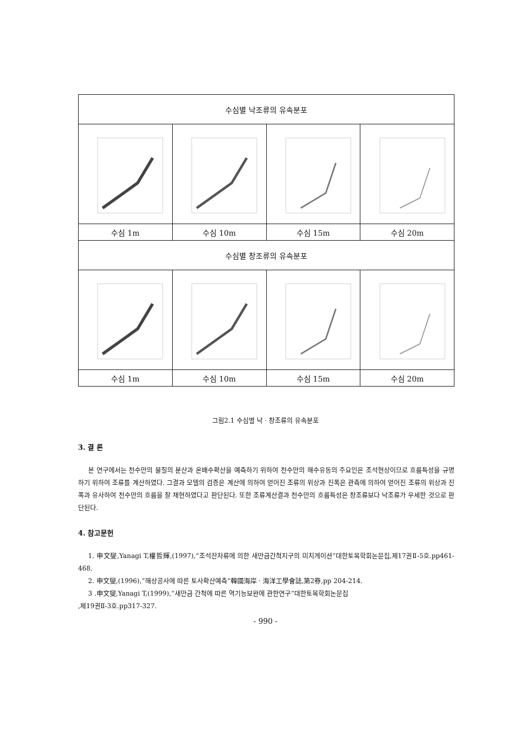| 수심별 낙조류의 유속분포 | | | |
| --- | --- | --- | --- |
| 수심 1m | 수심 10m | 수심 15m | 수심 20m |
| 수심별 창조류의 유속분포 | | | |
| 수심 1m | 수심 10m | 수심 15m | 수심 20m |
그림2.1 수심별 낙 · 창조류의 유속분포
3. 결 론
본 연구에서는 천수만의 물질의 분산과 온배수확산을 예측하기 위하여 천수만의 해수유동의 주요인은 조석현상이므로 흐름특성을 규명하기 위하여 조류를 계산하였다. 그결과 모델의 검증은 계산에 의하여 얻어진 조류의 위상과 진폭은 관측에 의하여 얻어진 조류의 위상과 진폭과 유사하여 천수만의 흐름을 잘 재현하였다고 판단된다. 또한 조류계산결과 천수만의 흐름특성은 창조류보다 낙조류가 우세한 것으로 판단된다.
4. 참고문헌
1. 申文燮,Yanagi T,權哲輝,(1997),“조석잔차류에 의한 새만금간척지구의 미치게이션“대한토목학회논문집,제17권Ⅱ-5호.pp461-468.
2. 申文燮,(1996),“해상공사에 따른 토사확산예측”韓國海岸 · 海洋工學會誌,第2券,pp 204-214.
3 .申文燮,Yanagi T,(1999),“새만금 간척에 따른 역기능보완에 관한연구“대한토목학회논문집
,제19권Ⅱ-3호.pp317-327.
- 990 -